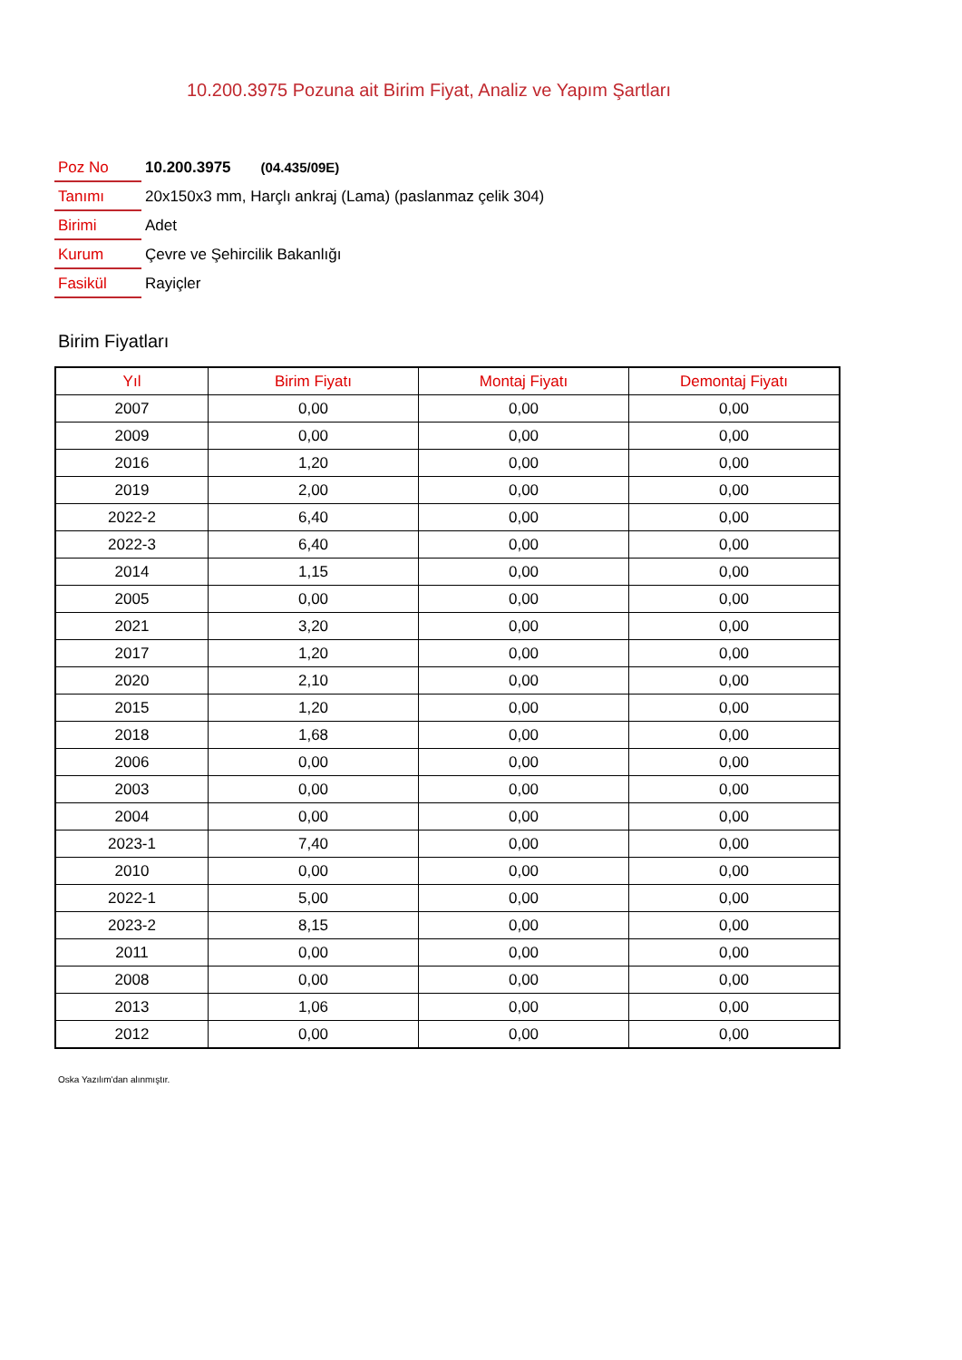10.200.3975 Pozuna ait Birim Fiyat, Analiz ve Yapım Şartları
| Poz No | 10.200.3975 (04.435/09E) |
| Tanımı | 20x150x3 mm, Harçlı ankraj (Lama) (paslanmaz çelik 304) |
| Birimi | Adet |
| Kurum | Çevre ve Şehircilik Bakanlığı |
| Fasikül | Rayiçler |
Birim Fiyatları
| Yıl | Birim Fiyatı | Montaj Fiyatı | Demontaj Fiyatı |
| --- | --- | --- | --- |
| 2007 | 0,00 | 0,00 | 0,00 |
| 2009 | 0,00 | 0,00 | 0,00 |
| 2016 | 1,20 | 0,00 | 0,00 |
| 2019 | 2,00 | 0,00 | 0,00 |
| 2022-2 | 6,40 | 0,00 | 0,00 |
| 2022-3 | 6,40 | 0,00 | 0,00 |
| 2014 | 1,15 | 0,00 | 0,00 |
| 2005 | 0,00 | 0,00 | 0,00 |
| 2021 | 3,20 | 0,00 | 0,00 |
| 2017 | 1,20 | 0,00 | 0,00 |
| 2020 | 2,10 | 0,00 | 0,00 |
| 2015 | 1,20 | 0,00 | 0,00 |
| 2018 | 1,68 | 0,00 | 0,00 |
| 2006 | 0,00 | 0,00 | 0,00 |
| 2003 | 0,00 | 0,00 | 0,00 |
| 2004 | 0,00 | 0,00 | 0,00 |
| 2023-1 | 7,40 | 0,00 | 0,00 |
| 2010 | 0,00 | 0,00 | 0,00 |
| 2022-1 | 5,00 | 0,00 | 0,00 |
| 2023-2 | 8,15 | 0,00 | 0,00 |
| 2011 | 0,00 | 0,00 | 0,00 |
| 2008 | 0,00 | 0,00 | 0,00 |
| 2013 | 1,06 | 0,00 | 0,00 |
| 2012 | 0,00 | 0,00 | 0,00 |
Oska Yazılım'dan alınmıştır.